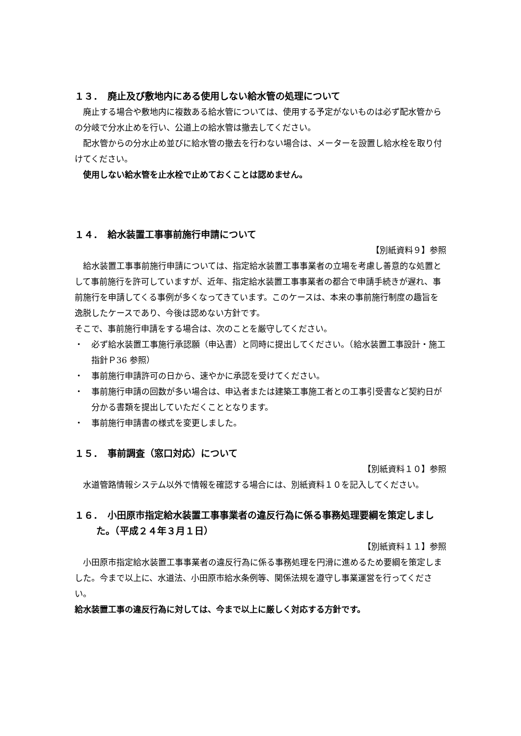１３．　廃止及び敷地内にある使用しない給水管の処理について
廃止する場合や敷地内に複数ある給水管については、使用する予定がないものは必ず配水管からの分岐で分水止めを行い、公道上の給水管は撤去してください。
配水管からの分水止め並びに給水管の撤去を行わない場合は、メーターを設置し給水栓を取り付けてください。
使用しない給水管を止水栓で止めておくことは認めません。
１４．　給水装置工事事前施行申請について
【別紙資料９】参照
給水装置工事事前施行申請については、指定給水装置工事事業者の立場を考慮し善意的な処置として事前施行を許可していますが、近年、指定給水装置工事事業者の都合で申請手続きが遅れ、事前施行を申請してくる事例が多くなってきています。このケースは、本来の事前施行制度の趣旨を逸脱したケースであり、今後は認めない方針です。
そこで、事前施行申請をする場合は、次のことを厳守してください。
・　必ず給水装置工事施行承認願（申込書）と同時に提出してください。（給水装置工事設計・施工指針Ｐ36 参照）
・　事前施行申請許可の日から、速やかに承認を受けてください。
・　事前施行申請の回数が多い場合は、申込者または建築工事施工者との工事引受書など契約日が分かる書類を提出していただくこととなります。
・　事前施行申請書の様式を変更しました。
１５．　事前調査（窓口対応）について
【別紙資料１０】参照
水道管路情報システム以外で情報を確認する場合には、別紙資料１０を記入してください。
１６．　小田原市指定給水装置工事事業者の違反行為に係る事務処理要綱を策定しました。（平成２４年３月１日）
【別紙資料１１】参照
小田原市指定給水装置工事事業者の違反行為に係る事務処理を円滑に進めるため要綱を策定しました。今まで以上に、水道法、小田原市給水条例等、関係法規を遵守し事業運営を行ってください。
給水装置工事の違反行為に対しては、今まで以上に厳しく対応する方針です。